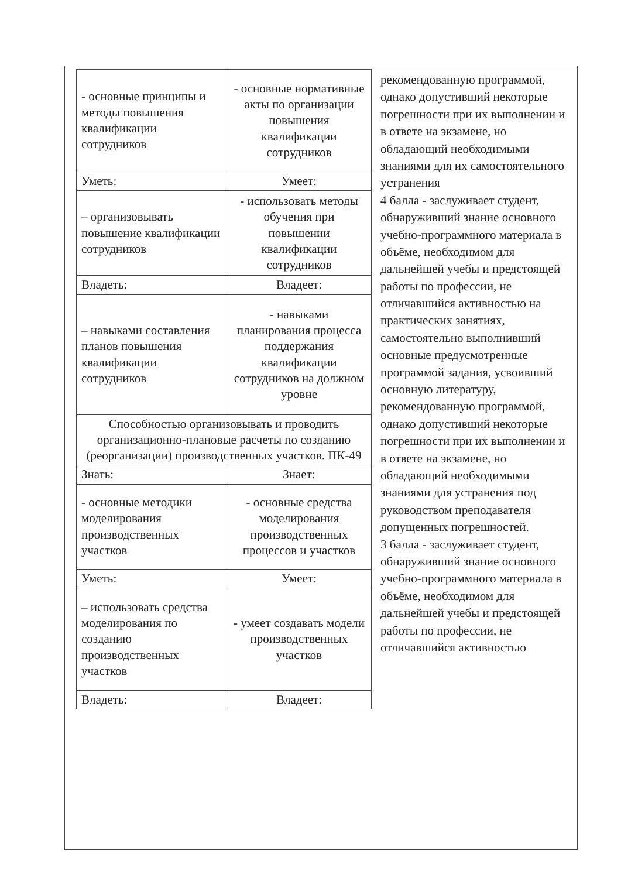| - основные принципы и методы повышения квалификации сотрудников | - основные нормативные акты по организации повышения квалификации сотрудников |
| Уметь: | Умеет: |
| – организовывать повышение квалификации сотрудников | - использовать методы обучения при повышении квалификации сотрудников |
| Владеть: | Владеет: |
| – навыками составления планов повышения квалификации сотрудников | - навыками планирования процесса поддержания квалификации сотрудников на должном уровне |
| Способностью организовывать и проводить организационно-плановые расчеты по созданию (реорганизации) производственных участков. ПК-49 | |
| Знать: | Знает: |
| - основные методики моделирования производственных участков | - основные средства моделирования производственных процессов и участков |
| Уметь: | Умеет: |
| – использовать средства моделирования по созданию производственных участков | - умеет создавать модели производственных участков |
| Владеть: | Владеет: |
рекомендованную программой, однако допустивший некоторые погрешности при их выполнении и в ответе на экзамене, но обладающий необходимыми знаниями для их самостоятельного устранения
4 балла - заслуживает студент, обнаруживший знание основного учебно-программного материала в объёме, необходимом для дальнейшей учебы и предстоящей работы по профессии, не отличавшийся активностью на практических занятиях, самостоятельно выполнивший основные предусмотренные программой задания, усвоивший основную литературу, рекомендованную программой, однако допустивший некоторые погрешности при их выполнении и в ответе на экзамене, но обладающий необходимыми знаниями для устранения под руководством преподавателя допущенных погрешностей.
3 балла - заслуживает студент, обнаруживший знание основного учебно-программного материала в объёме, необходимом для дальнейшей учебы и предстоящей работы по профессии, не отличавшийся активностью